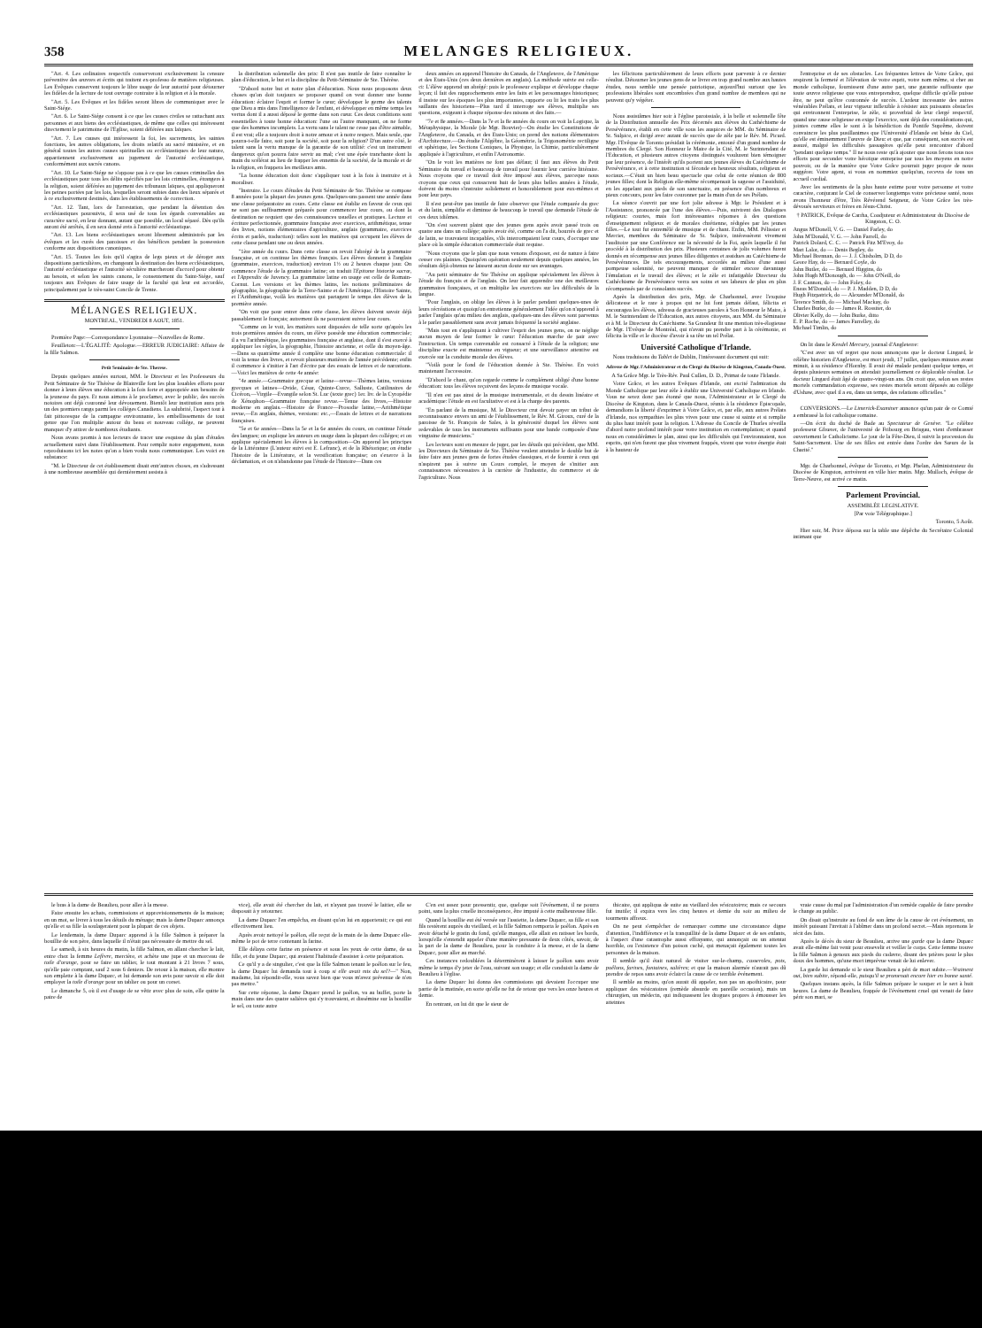358 MELANGES RELIGIEUX.
"Art. 4. Les ordinaires respectifs conserveront exclusivement la censure préventive des œuvres et écrits qui traitent ex-professo de matières religieuses. Les Evêques conservent toujours le libre usage de leur autorité pour détourner les fidèles de la lecture de tout ouvrage contraire à la religion et à la morale.
"Art. 5. Les Evêques et les fidèles seront libres de communiquer avec le Saint-Siége.
"Art. 6. Le Saint-Siége consent à ce que les causes civiles se rattachant aux personnes et aux biens des ecclésiastiques, de même que celles qui intéressent directement le patrimoine de l'Eglise, soient déférées aux laïques.
"Art. 7. Les causes qui intéressent la foi, les sacrements, les saintes fonctions, les autres obligations, les droits relatifs au sacré ministère, et en général toutes les autres causes spirituelles ou ecclésiastiques de leur nature, appartiennent exclusivement au jugement de l'autorité ecclésiastique, conformément aux sacrés canons.
"Art. 10. Le Saint-Siége ne s'oppose pas à ce que les causes criminelles des ecclésiastiques pour tous les délits spécifiés par les lois criminelles, étrangers à la religion, soient déférées au jugement des tribunaux laïques, qui appliqueront les peines portées par les lois, lesquelles seront subies dans des lieux séparés et à ce exclusivement destinés, dans les établissements de correction.
"Art. 12. Tant, lors de l'arrestation, que pendant la détention des ecclésiastiques poursuivis, il sera usé de tous les égards convenables au caractère sacré, en leur donnant, autant que possible, un local séparé. Dès qu'ils auront été arrêtés, il en sera donné avis à l'autorité ecclésiastique.
"Art. 13. Les biens ecclésiastiques seront librement administrés par les évêques et les curés des paroisses et des bénéfices pendant la possession conforme aux dispositions canoniques.
"Art. 15. Toutes les fois qu'il s'agira de legs pieux et de déroger aux dispositions particulières, en changeant la destination des biens ecclésiastiques, l'autorité ecclésiastique et l'autorité séculière marcheront d'accord pour obtenir au besoin, et selon les saints canons, le consentement du Saint-Siége, sauf toujours aux Evêques de faire usage de la faculté qui leur est accordée, principalement par le très-saint Concile de Trente.
MÉLANGES RELIGIEUX.
MONTREAL, VENDREDI 8 AOUT, 1851.
Première Page:—Correspondance Lyonnaise—Nouvelles de Rome.
Feuilleton:—L'ÉGALITÉ: Apologue.—ERREUR JUDICIAIRE: Affaire de la fille Salmon.
Petit Seminaire de Ste. Therese.
Depuis quelques années surtout, MM. le Directeur et les Professeurs du Petit Séminaire de Ste Thérèse de Blainville font les plus louables efforts pour donner à leurs élèves une éducation à la fois forte et appropriée aux besoins de la jeunesse du pays. Et nous aimons à le proclamer, avec le public, des succès notoires ont déjà couronné leur dévouement. Bientôt leur institution aura pris un des premiers rangs parmi les colléges Canadiens. La salubrité, l'aspect tout à fait pittoresque de la campagne environnante, les embellissements de tout genre que l'on multiplie autour du beau et nouveau collége, ne peuvent manquer d'y attirer de nombreux étudiants.
Nous avons promis à nos lecteurs de tracer une esquisse du plan d'études actuellement suivi dans l'établissement. Pour remplir notre engagement, nous reproduisons ici les notes qu'on a bien voulu nous communiquer. Les voici en substance:
"M. le Directeur de cet établissement disait entr'autres choses, en s'adressant à une nombreuse assemblée qui dernièrement assista à
la distribution solennelle des prix: Il n'est pas inutile de faire connaître le plan d'éducation, le but et la discipline du Petit-Séminaire de Ste. Thérèse.
"D'abord notre but et notre plan d'éducation. Nous nous proposons deux choses qu'on doit toujours se proposer quand on veut donner une bonne éducation: éclairer l'esprit et former le cœur; développer le germe des talents que Dieu a mis dans l'intelligence de l'enfant, et développer en même temps les vertus dont il a aussi déposé le germe dans son cœur. Ces deux conditions sont essentielles à toute bonne éducation: l'une ou l'autre manquant, on ne forme que des hommes incomplets. La vertu sans le talent ne cesse pas d'être aimable, il est vrai; elle a toujours droit à notre amour et à notre respect. Mais seule, que pourra-t-elle faire, soit pour la société, soit pour la religion? D'un autre côté, le talent sans la vertu manque de la garantie de son utilité: c'est un instrument dangereux qu'on pourra faire servir au mal; c'est une épée tranchante dont la main du scélérat au lieu de frapper les ennemis de la société, de la morale et de la religion, en frappera les meilleurs amis.
"La bonne éducation doit donc s'appliquer tout à la fois à instruire et à moraliser.
"Instruire. Le cours d'études du Petit Séminaire de Ste. Thérèse se compose 8 années pour la plupart des jeunes gens. Quelques-uns passent une année dans une classe préparatoire au cours. Cette classe est établie en faveur de ceux qui ne sont pas suffisamment préparés pour commencer leur cours, ou dont la destination ne requiert que des connaissances usuelles et pratiques. Lecture et écriture perfectionnée, grammaire française avec exercices, arithmétique, tenue des livres, notions élémentaires d'agriculture, anglais (grammaire, exercices écrits et parlés, traduction): telles sont les matières qui occupent les élèves de cette classe pendant une ou deux années.
"1ère année du cours. Dans cette classe on revoit l'abrégé de la grammaire française, et on continue les thèmes français. Les élèves donnent à l'anglais (grammaire, exercices, traduction) environ 1½ ou 2 heures chaque jour. On commence l'étude de la grammaire latine; on traduit l'Epitome historiæ sacræ, et l'Appendix de Juvency. La grammaire latine en usage est celle de Romain-Cornut. Les versions et les thèmes latins, les notions préliminaires de géographie, la géographie de la Terre-Sainte et de l'Amérique, l'Histoire Sainte, et l'Arithmétique, voilà les matières qui partagent le temps des élèves de la première année.
"On voit que pour entrer dans cette classe, les élèves doivent savoir déjà passablement le français; autrement ils ne pourraient suivre leur cours.
"Comme on le voit, les matières sont disposées de telle sorte qu'après les trois premières années du cours, un élève possède une éducation commerciale; il a vu l'arithmétique, les grammaires française et anglaise, dont il s'est exercé à appliquer les règles, la géographie, l'histoire ancienne, et celle du moyen-âge.—Dans sa quatrième année il complète une bonne éducation commerciale: il voit la tenue des livres, et revoit plusieurs matières de l'année précédente; enfin il commence à s'initier à l'art d'écrire par des essais de lettres et de narrations.—Voici les matières de cette 4e année:
"4e année.—Grammaire grecque et latine—revue—Thèmes latins, versions grecques et latines—Ovide, César, Quinte-Curce, Salluste, Catilinaires de Cicéron,—Virgile—Evangile selon St. Luc (texte grec) 1er. liv. de la Cyropédie de Xénophon—Grammaire française revue.—Tenue des livres,—Histoire moderne en anglais.—Histoire de France—Prosodie latine,—Arithmétique revue,—En anglais, thèmes, versions: etc.,—Essais de lettres et de narrations françaises.
"5e et 6e années—Dans la 5e et la 6e années du cours, on continue l'étude des langues; on explique les auteurs en usage dans la plupart des colléges; et on applique spécialement les élèves à la composition—On apprend les principes de la Littérature (L'auteur suivi est E. Lefranc), et de la Rhétorique; on étudie l'histoire de la Littérature, et la versification française; on s'exerce à la déclamation, et on n'abandonne pas l'étude de l'histoire—Dans ces
deux années on apprend l'histoire du Canada, de l'Angleterre, de l'Amérique et des Etats-Unis (ces deux dernières en anglais). La méthode suivie est celle-ci: L'élève apprend un abrégé: puis le professeur explique et développe chaque leçon; il fait des rapprochements entre les faits et les personnages historiques; il insiste sur les époques les plus importantes, rapporte ou lit les traits les plus saillants des historiens—Plus tard il interroge ses élèves, multiplie ses questions, exigeant à chaque réponse des raisons et des faits.—
"7e et 8e années.—Dans la 7e et la 8e années du cours on voit la Logique, la Métaphysique, la Morale (de Mgr. Bouvier)—On étudie les Constitutions de l'Angleterre, du Canada, et des Etats-Unis; on prend des notions élémentaires d'Architecture.—On étudie l'Algèbre, la Géométrie, la Trigonométrie rectiligne et sphérique, les Sections Coniques, la Physique, la Chimie, particulièrement appliquée à l'agriculture, et enfin l'Astronomie.
"On le voit les matières ne font pas défaut; il faut aux élèves du Petit Séminaire du travail et beaucoup de travail pour fournir leur carrière littéraire. Nous croyons que ce travail doit être imposé aux élèves, parceque nous croyons que ceux qui consacrent huit de leurs plus belles années à l'étude, doivent du moins s'instruire solidement et honorablement pour eux-mêmes et pour leur pays.
Il n'est peut-être pas inutile de faire observer que l'étude comparée du grec et du latin, simplifie et diminue de beaucoup le travail que demande l'étude de ces deux idiômes.
"On s'est souvent plaint que des jeunes gens après avoir passé trois ou quatre ans dans un collége; après avoir été, comme on l'a dit, bourrés de grec et de latin, se trouvaient incapables, s'ils interrompaient leur cours, d'occuper une place où la simple éducation commerciale était requise.
"Nous croyons que le plan que nous venons d'exposer, est de nature à faire cesser ces plaintes. Quoiqu'en opération seulement depuis quelques années, les résultats déjà obtenus ne laissent aucun doute sur ses avantages.
"Au petit séminaire de Ste Thérèse on applique spécialement les élèves à l'étude du français et de l'anglais. On leur fait apprendre une des meilleures grammaires françaises, et on multiplie les exercices sur les difficultés de la langue.
"Pour l'anglais, on oblige les élèves à le parler pendant quelques-unes de leurs récréations et quoiqu'on entretienne généralement l'idée qu'on n'apprend à parler l'anglais qu'au milieu des anglais, quelques-uns des élèves sont parvenus à le parler passablement sans avoir jamais fréquenté la société anglaise.
"Mais tout en s'appliquant à cultiver l'esprit des jeunes gens, on ne néglige aucun moyen de leur former le cœur: l'éducation marche de pair avec l'instruction. Un temps convenable est consacré à l'étude de la religion; une discipline exacte est maintenue en vigueur; et une surveillance attentive est exercée sur la conduite morale des élèves.
"Voilà pour le fond de l'éducation donnée à Ste. Thérèse. En voici maintenant l'accessoire.
"D'abord le chant, qu'on regarde comme le complément obligé d'une bonne éducation: tous les élèves reçoivent des leçons de musique vocale.
"Il n'en est pas ainsi de la musique instrumentale, et du dessin linéaire et académique: l'étude en est facultative et est à la charge des parents.
"En parlant de la musique, M. le Directeur crut devoir payer un tribut de reconnaissance envers un ami de l'établissement, le Rév. M. Giroux, curé de la paroisse de St. François de Sales, à la générosité duquel les élèves sont redevables de tous les instruments suffisants pour une bande composée d'une vingtaine de musiciens."
Les lecteurs sont en mesure de juger, par les détails qui précèdent, que MM. les Directeurs du Séminaire de Ste. Thérèse veulent atteindre le double but de faire faire aux jeunes gens de fortes études classiques, et de fournir à ceux qui n'aspirent pas à suivre un Cours complet, le moyen de s'initier aux connaissances nécessaires à la carrière de l'industrie, du commerce et de l'agriculture. Nous
les félicitons particulièrement de leurs efforts pour parvenir à ce dernier résultat. Détourner les jeunes gens de se livrer en trop grand nombre aux hautes études, nous semble une pensée patriotique, aujourd'hui surtout que les professions libérales sont encombrées d'un grand nombre de membres qui ne peuvent qu'y végéter.
Nous assistâmes hier soir à l'église paroissiale, à la belle et solennelle fête de la Distribution annuelle des Prix décernés aux élèves du Cathéchisme de Persévérance, établi en cette ville sous les auspices de MM. du Séminaire de St. Sulpice, et dirigé avec autant de succès que de zèle par le Rév. M. Picard. Mgr. l'Evêque de Toronto présidait la cérémonie, entouré d'un grand nombre de membres du Clergé. Son Honneur le Maire de la Cité, M. le Surintendant de l'Education, et plusieurs autres citoyens distingués voulurent bien témoigner par leur présence, de l'intérêt qu'ils portent aux jeunes élèves du Catéchisme de Persévérance, et à cette institution si féconde en heureux résultats, religieux et sociaux.—C'était un bien beau spectacle que celui de cette réunion de 800 jeunes filles; dont la Religion elle-même récompensait la sagesse et l'assiduité, en les appelant aux pieds de son sanctuaire, en présence d'un nombreux et pieux concours, pour les faire couronner par la main d'un de ses Prélats.
La séance s'ouvrit par une fort jolie adresse à Mgr. le Président et à l'Assistance, prononcée par l'une des élèves.—Puis, suivirent des Dialogues religieux: courtes, mais fort intéressantes réponses à des questions d'enseignement religieux et de morales chrétienne, rédigées par les jeunes filles.—Le tout fut entremêlé de musique et de chant. Enfin, MM. Pélissier et Mercier, membres du Séminaire de St. Sulpice, intéressèrent vivement l'auditoire par une Conférence sur la nécessité de la Foi, après laquelle il fut procédé à la distribution des prix. Plusieurs centaines de jolis volumes furent donnés en récompense aux jeunes filles diligentes et assidues au Catéchisme de Persévérances. De tels encouragements, accordés au milieu d'une aussi pompeuse solennité, ne peuvent manquer de stimuler encore davantage l'émulation et le travail des élèves; et le zèle et infatigable Directeur du Cathéchisme de Persévérance verra ses soins et ses labeurs de plus en plus récompensés par de consolants succès.
Après la distribution des prix, Mgr. de Charbonnel, avec l'exquise délicatesse et le rare à propos qui ne lui font jamais défaut, félicita et encouragea les élèves, adressa de gracieuses paroles à Son Honneur le Maire, à M. le Surintendant de l'Education, aux autres citoyens, aux MM. du Séminaire et à M. le Directeur du Catéchisme. Sa Grandeur fit une mention très-élogieuse de Mgr. l'Evêque de Montréal, qui n'avait pu prendre part à la cérémonie, et félicita la ville et le diocèse d'avoir à sa tête un tel Prélat.
Université Catholique d'Irlande.
Nous traduisons du Tablet de Dublin, l'intéressant document qui suit:
Adresse de Mgr. l'Administrateur et du Clergé du Diocèse de Kingston, Canada-Ouest.
A Sa Grâce Mgr. le Très-Rév. Paul Cullen, D. D., Primat de toute l'Irlande.
Votre Grâce, et les autres Evêques d'Irlande, ont excité l'admiration du Monde Catholique par leur zèle à établir une Université Catholique en Irlande. Vous ne serez donc pas étonné que nous, l'Administrateur et le Clergé du Diocèse de Kingston, dans le Canada-Ouest, réunis à la résidence Episcopale, demandions la liberté d'exprimer à Votre Grâce, et, par elle, aux autres Prélats d'Irlande, nos sympathies les plus vives pour une cause si sainte et si remplie du plus haut intérêt pour la religion. L'Adresse du Concile de Thurles réveilla d'abord notre profond intérêt pour votre institution en contemplation; et quand nous en considérâmes le plan, ainsi que les difficultés qui l'environnaient, nos esprits, qui n'en furent que plus vivement frappés, virent que votre énergie était à la hauteur de
l'entreprise et de ses obstacles. Les fréquentes lettres de Votre Grâce, qui respirent la fermeté et l'élévation de votre esprit, votre nom même, si cher au monde catholique, fournissent d'une autre part, une garantie suffisante que toute œuvre religieuse que vous entreprendrez, quelque difficile qu'elle puisse être, ne peut qu'être couronnée de succès. L'ardeur incessante des autres vénérables Prélats, et leur vigueur inflexible à résister aux puissants obstacles qui environnent l'entreprise, le zèle, si proverbial de leur clergé respectif, quand une cause religieuse en exige l'exercice, sont déjà des considérations qui, jointes comme elles le sont à la bénédiction du Pontife Suprême, doivent convaincre les plus pusillanimes que l'Université d'Irlande est bénie du Ciel, qu'elle est éminemment l'œuvre de Dieu: et que, par conséquent, son succès est assuré, malgré les difficultés passagères qu'elle peut rencontrer d'abord "pendant quelque temps." Il ne nous reste qu'à ajouter que nous ferons tous nos efforts pour seconder votre héroïque entreprise par tous les moyens en notre pouvoir, ou de la manière que Votre Grâce pourrait juger propre de nous suggérer. Votre agent, si vous en nommiez quelqu'un, recevra de tous un accueil cordial.
Avec les sentiments de la plus haute estime pour votre personne et votre caractère, conjurant le Ciel de conserver longtemps votre précieuse santé, nous avons l'honneur d'être, Très Révérend Seigneur, de Votre Grâce les très-dévoués serviteurs et frères en Jésus-Christ.
† PATRICK, Evêque de Carrha, Coadjuteur et Administrateur du Diocèse de Kingston, C. O.
Angus M'Donell, V. G. — Daniel Farley, do
John M'Donald, V. G. — John Farrell, do
Patrick Dolard, C. C. — Patrick Fitz M'Evoy, do
Mart Lalor, do — Denis Begley, do
Michael Brennan, do — J. J. Chisholm, D D, do
Geore Hay, do — Bernard Coyle, do
John Butler, do — Bernard Higgins, do
John Hugh M'Donough, do — John O'Neill, do
J. F. Cannon, do — John Foley, do
Eneas M'Donald, do — P. J. Madden, D D, do
Hugh Fitzpatrick, do — Alexander M'Donald, do
Terence Smith, do — Michael Mackay, do
Charles Burke, do — James R. Rossiter, do
Olivier Kelly, do — John Burke, ditto
E. P. Roche, do — James Farrelley, do
Michael Timlin, do
On lit dans le Kendel Mercury, journal d'Angleterre:
"C'est avec un vif regret que nous annonçons que le docteur Lingard, le célèbre historien d'Angleterre, est mort jeudi, 17 juillet, quelques minutes avant minuit, à sa résidence d'Hornby. Il avait été malade pendant quelque temps, et depuis plusieurs semaines on attendait journellement ce déplorable résultat. Le docteur Lingard était âgé de quatre-vingt-un ans. On croit que, selon ses restes mortels commandation expresse, ses restes mortels seront déposés au collége d'Ushaw, avec quel il a eu, dans un temps, des relations officielles."
CONVERSIONS.—Le Limerick-Examiner annonce qu'un pair de ce Comté a embrassé la foi catholique romaine.
—On écrit du duché de Bade au Spectateur de Genève. "Le célèbre professeur Gfrœrer, de l'université de Fribourg en Brisgau, vient d'embrasser ouvertement le Catholicisme. Le jour de la Fête-Dieu, il suivit la procession du Saint-Sacrement. Une de ses filles est entrée dans l'ordre des Sœurs de la Charité."
Mgr. de Charbonnel, évêque de Toronto, et Mgr. Phelan, Administrateur du Diocèse de Kingston, arrivèrent en ville hier matin. Mgr. Mulloch, évêque de Terre-Neuve, est arrivé ce matin.
Parlement Provincial.
ASSEMBLÉE LEGISLATIVE.
[Par voie Télégraphique.]
Toronto, 5 Août.
Hier soir, M. Price déposa sur la table une dépêche du Secrétaire Colonial intimant que
le bras à la dame de Beaulieu, pour aller à la messe.
Faire ensuite les achats, commissions et approvisionnements de la maison; en un mot, se livrer à tous les détails du ménage; mais la dame Duparc annonça qu'elle et sa fille la soulageraient pour la plupart de ces objets.
Le lendemain, la dame Duparc apprend à la fille Salmon à préparer la bouillie de son père, dans laquelle il n'était pas nécessaire de mettre du sel.
Le samedi, à six heures du matin, la fille Salmon, en allant chercher le lait, entre chez la femme Lefèvre, mercière, et achète une jupe et un morceau de toile d'orange, pour se faire un tablier, le tout montant à 21 livres 7 sous, qu'elle paie comptant, sauf 2 sous 6 deniers. De retour à la maison, elle montre son emplette à la dame Duparc, et lui demande son avis pour savoir si elle doit employer la toile d'orange pour un tablier ou pour un corset.
Le dimanche 5, où il est d'usage de se vêtir avec plus de soin, elle quitte la paire de
vice), elle avait été chercher du lait, et n'ayant pas trouvé le laitier, elle se disposait à y retourner.
La dame Duparc l'en empêcha, en disant qu'on lui en apporterait; ce qui eut effectivement lieu.
Après avoir nettoyé le poêlon, elle reçut de la main de la dame Duparc elle-même le pot de terre contenant la farine.
Elle délaya cette farine en présence et sous les yeux de cette dame, de sa fille, et du jeune Duparc, qui avaient l'habitude d'assister à cette préparation.
Ce qu'il y a de singulier, c'est que la fille Salmon tenant le poêlon sur le feu, la dame Duparc lui demanda tout à coup si elle avait mis du sel?—" Non, madame, lui répondit-elle, vous savez bien que vous m'avez prévenue de n'en pas mettre."
Sur cette réponse, la dame Duparc prend le poêlon, va au buffet, porte la main dans une des quatre salières qui s'y trouvaient, et dissémine sur la bouillie le sel, ou toute autre
C'en est assez pour pressentir, que, quelque soit l'événement, il ne pourra point, sans la plus cruelle inconséquence, être imputé à cette malheureuse fille.
Quand la bouillie eut été versée sur l'assiette, la dame Duparc, sa fille et son fils restèrent auprès du vieillard, et la fille Salmon remporta le poêlon. Après en avoir détaché le gratin du fond, qu'elle mangea, elle allait en ratisser les bords, lorsqu'elle s'entendit appeler d'une manière pressante de deux côtés, savoir, de la part de la dame de Beaulieu, pour la conduire à la messe, et de la dame Duparc, pour aller au marché.
Ces instances redoublées la déterminèrent à laisser le poêlon sans avoir même le temps d'y jeter de l'eau, suivant son usage; et elle conduisit la dame de Beaulieu à l'église.
La dame Duparc lui donna des commissions qui devaient l'occuper une partie de la matinée, en sorte qu'elle ne fut de retour que vers les onze heures et demie.
En rentrant, on lui dit que le sieur de
thicaire, qui appliqua de suite au vieillard des vésicatoires; mais ce secours fut inutile; il expira vers les cinq heures et demie du soir au milieu de tourments affreux.
On ne peut s'empêcher de remarquer comme une circonstance digne d'attention, l'indifférence et la tranquillité de la dame Duparc et de ses enfants, à l'aspect d'une catastrophe aussi effrayante, qui annonçait ou un attentat horrible, ou l'existence d'un poison caché, qui menaçait également toutes les personnes de la maison.
Il semble qu'il était naturel de visiter sur-le-champ, casseroles, pots, poêlons, farines, fontaines, salières; et que la maison alarmée n'aurait pas dû prendre de repos sans avoir éclairci la cause de ce terrible événement.
Il semble au moins, qu'on aurait dû appeler, non pas un apothicaire, pour appliquer des vésicatoires (remède absurde en pareille occasion), mais un chirurgien, un médecin, qui indiquassent les drogues propres à émousser les atteintes
vraie cause du mal par l'administration d'un remède capable de faire prendre le change au public.
On disait qu'instruite au fond de son âme de la cause de cet événement, un intérêt puissant l'invitait à l'abîmer dans un profond secret.—Mais reprenons le récit des faits.
Après le décès du sieur de Beaulieu, arrive une garde que la dame Duparc avait elle-même fait venir pour ensevelir et veiller le corps. Cette femme trouve la fille Salmon à genoux aux pieds du cadavre, disant des prières pour le plus doux des hommes, qu'une mort imprévue venait de lui enlever.
La garde lui demande si le sieur Beaulieu a péri de mort subite.—Vraiment oui, bien subite, répond-elle, puisqu'il se promenait encore hier en bonne santé.
Quelques instans après, la fille Salmon prépare le souper et le sert à huit heures. La dame de Beaulieu, frappée de l'événement cruel qui venait de faire périr son mari, se